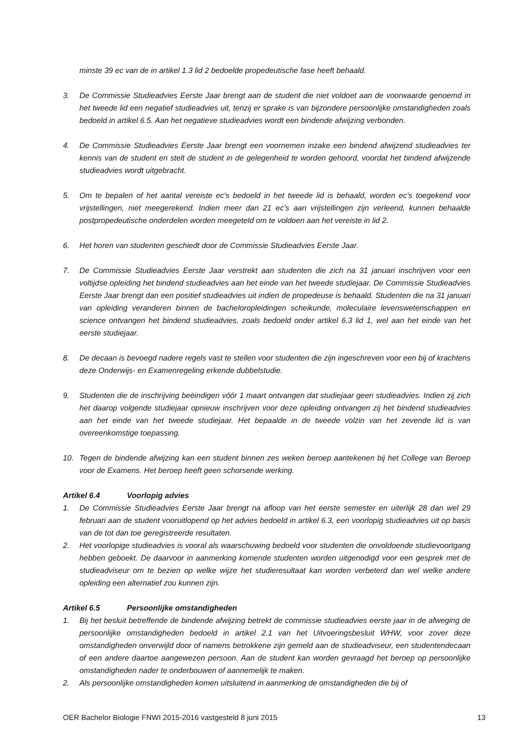minste 39 ec van de in artikel 1.3 lid 2 bedoelde propedeutische fase heeft behaald.
3. De Commissie Studieadvies Eerste Jaar brengt aan de student die niet voldoet aan de voorwaarde genoemd in het tweede lid een negatief studieadvies uit, tenzij er sprake is van bijzondere persoonlijke omstandigheden zoals bedoeld in artikel 6.5. Aan het negatieve studieadvies wordt een bindende afwijzing verbonden.
4. De Commissie Studieadvies Eerste Jaar brengt een voornemen inzake een bindend afwijzend studieadvies ter kennis van de student en stelt de student in de gelegenheid te worden gehoord, voordat het bindend afwijzende studieadvies wordt uitgebracht.
5. Om te bepalen of het aantal vereiste ec's bedoeld in het tweede lid is behaald, worden ec's toegekend voor vrijstellingen, niet meegerekend. Indien meer dan 21 ec’s aan vrijstellingen zijn verleend, kunnen behaalde postpropedeutische onderdelen worden meegeteld om te voldoen aan het vereiste in lid 2.
6. Het horen van studenten geschiedt door de Commissie Studieadvies Eerste Jaar.
7. De Commissie Studieadvies Eerste Jaar verstrekt aan studenten die zich na 31 januari inschrijven voor een voltijdse opleiding het bindend studieadvies aan het einde van het tweede studiejaar. De Commissie Studieadvies Eerste Jaar brengt dan een positief studieadvies uit indien de propedeuse is behaald. Studenten die na 31 januari van opleiding veranderen binnen de bacheloropleidingen scheikunde, moleculaire levenswetenschappen en science ontvangen het bindend studieadvies, zoals bedoeld onder artikel 6.3 lid 1, wel aan het einde van het eerste studiejaar.
8. De decaan is bevoegd nadere regels vast te stellen voor studenten die zijn ingeschreven voor een bij of krachtens deze Onderwijs- en Examenregeling erkende dubbelstudie.
9. Studenten die de inschrijving beëindigen vóór 1 maart ontvangen dat studiejaar geen studieadvies. Indien zij zich het daarop volgende studiejaar opnieuw inschrijven voor deze opleiding ontvangen zij het bindend studieadvies aan het einde van het tweede studiejaar. Het bepaalde in de tweede volzin van het zevende lid is van overeenkomstige toepassing.
10. Tegen de bindende afwijzing kan een student binnen zes weken beroep aantekenen bij het College van Beroep voor de Examens. Het beroep heeft geen schorsende werking.
Artikel 6.4 Voorlopig advies
1. De Commissie Studieadvies Eerste Jaar brengt na afloop van het eerste semester en uiterlijk 28 dan wel 29 februari aan de student vooruitlopend op het advies bedoeld in artikel 6.3, een voorlopig studieadvies uit op basis van de tot dan toe geregistreerde resultaten.
2. Het voorlopige studieadvies is vooral als waarschuwing bedoeld voor studenten die onvoldoende studievoortgang hebben geboekt. De daarvoor in aanmerking komende studenten worden uitgenodigd voor een gesprek met de studieadviseur om te bezien op welke wijze het studieresultaat kan worden verbeterd dan wel welke andere opleiding een alternatief zou kunnen zijn.
Artikel 6.5 Persoonlijke omstandigheden
1. Bij het besluit betreffende de bindende afwijzing betrekt de commissie studieadvies eerste jaar in de afweging de persoonlijke omstandigheden bedoeld in artikel 2.1 van het Uitvoeringsbesluit WHW, voor zover deze omstandigheden onverwijld door of namens betrokkene zijn gemeld aan de studieadviseur, een studentendecaan of een andere daartoe aangewezen persoon. Aan de student kan worden gevraagd het beroep op persoonlijke omstandigheden nader te onderbouwen of aannemelijk te maken.
2. Als persoonlijke omstandigheden komen uitsluitend in aanmerking de omstandigheden die bij of
OER Bachelor Biologie FNWI 2015-2016 vastgesteld 8 juni 2015 13